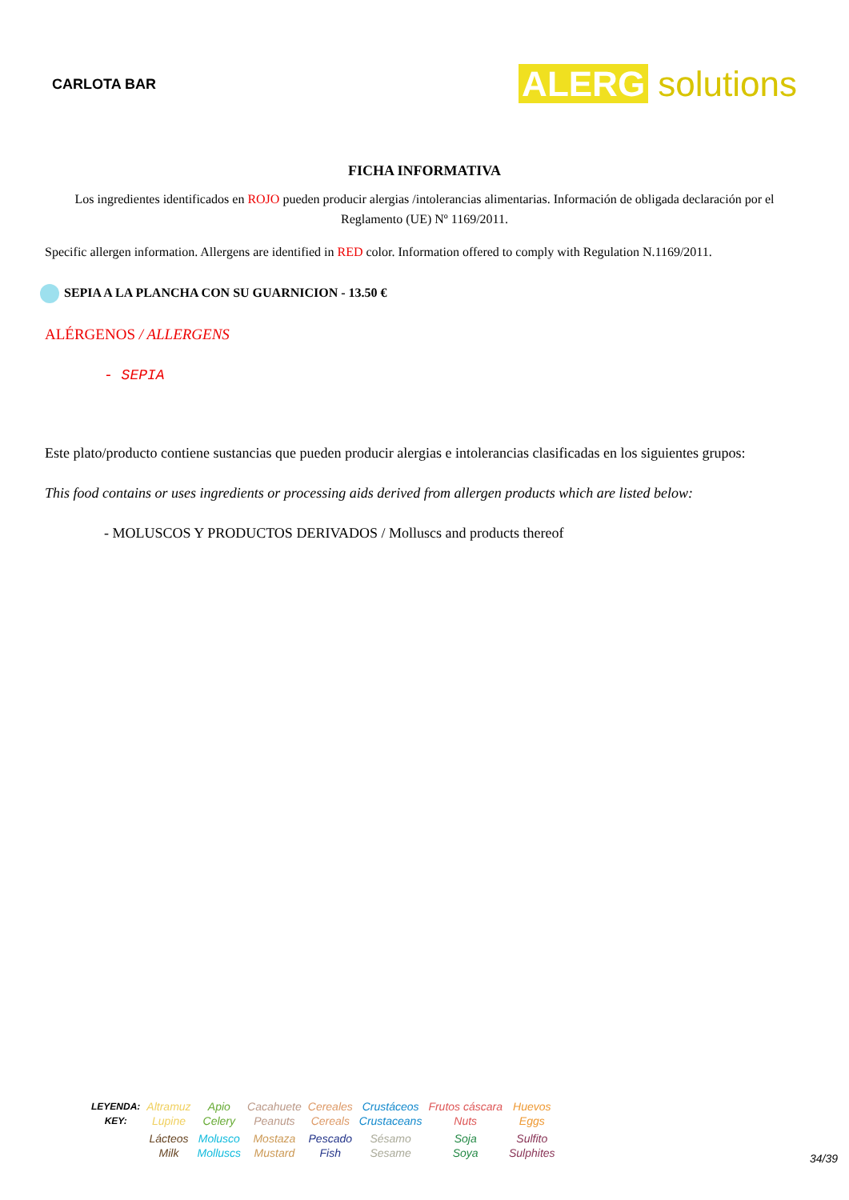CARLOTA BAR
ALERG solutions
FICHA INFORMATIVA
Los ingredientes identificados en ROJO pueden producir alergias /intolerancias alimentarias. Información de obligada declaración por el Reglamento (UE) Nº 1169/2011.
Specific allergen information. Allergens are identified in RED color. Information offered to comply with Regulation N.1169/2011.
SEPIA A LA PLANCHA CON SU GUARNICION - 13.50 €
ALÉRGENOS / ALLERGENS
- SEPIA
Este plato/producto contiene sustancias que pueden producir alergias e intolerancias clasificadas en los siguientes grupos:
This food contains or uses ingredients or processing aids derived from allergen products which are listed below:
- MOLUSCOS Y PRODUCTOS DERIVADOS / Molluscs and products thereof
| LEYENDA: KEY: | Altramuz Lupine | Apio Celery | Cacahuete Peanuts | Cereales Cereals | Crustáceos Crustaceans | Frutos cáscara Nuts | Huevos Eggs |
| | Lácteos Milk | Molusco Molluscs | Mostaza Mustard | Pescado Fish | Sésamo Sesame | Soja Soya | Sulfito Sulphites |
34/39